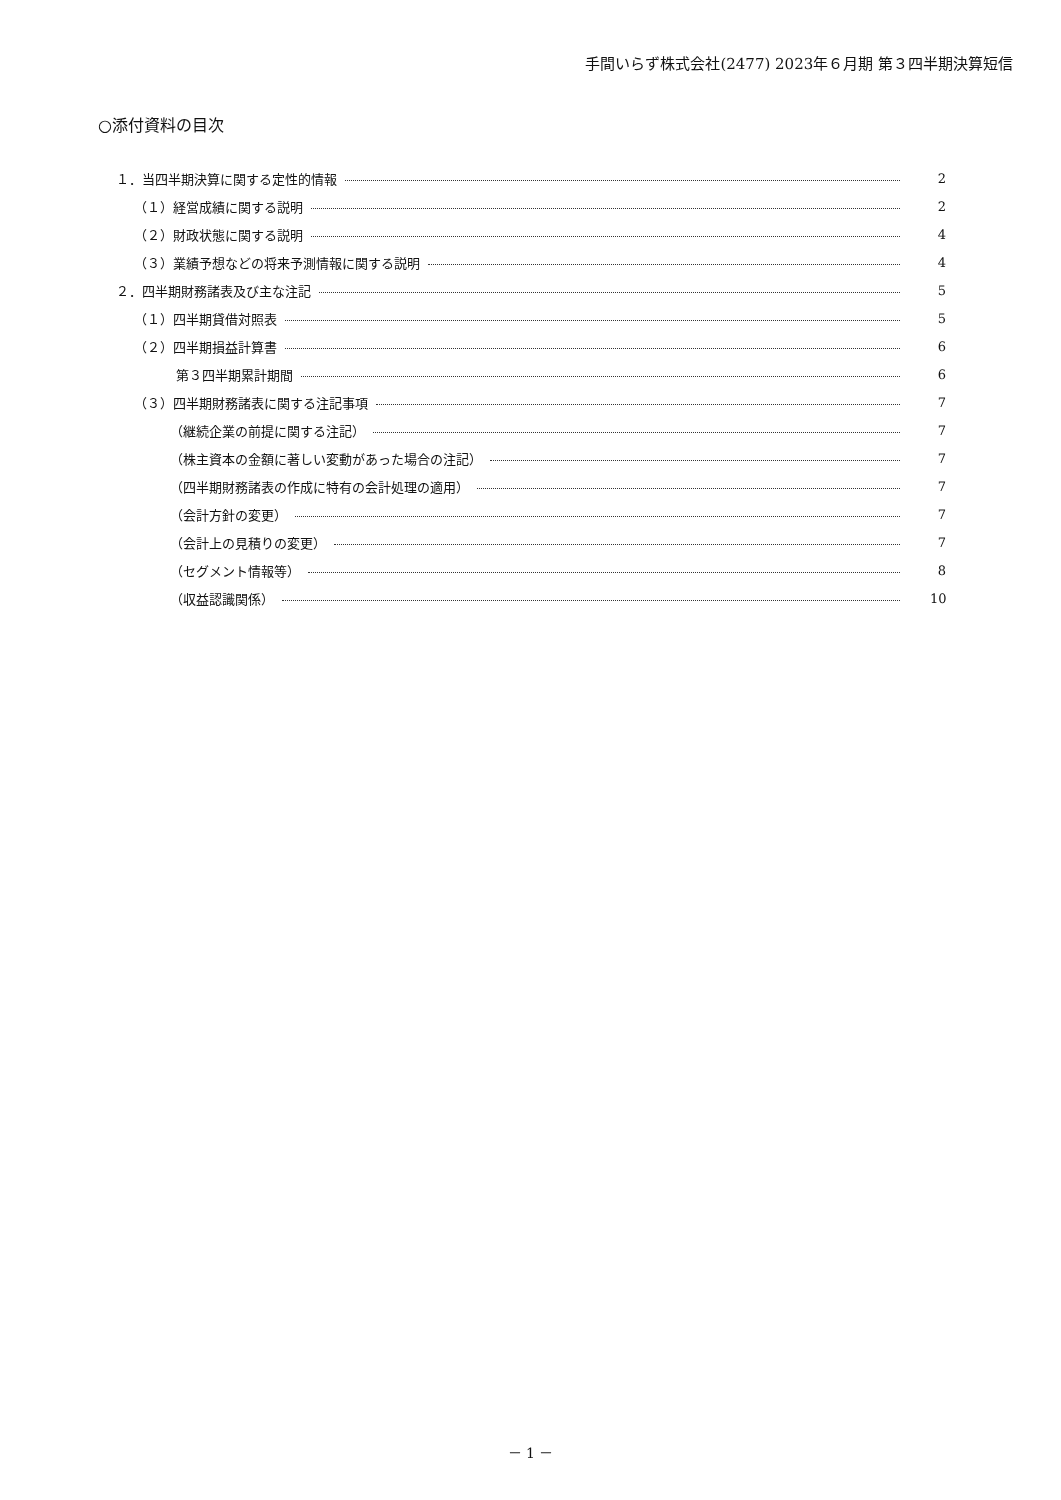手間いらず株式会社(2477) 2023年６月期 第３四半期決算短信
○添付資料の目次
１．当四半期決算に関する定性的情報 2
（１）経営成績に関する説明 2
（２）財政状態に関する説明 4
（３）業績予想などの将来予測情報に関する説明 4
２．四半期財務諸表及び主な注記 5
（１）四半期貸借対照表 5
（２）四半期損益計算書 6
第３四半期累計期間 6
（３）四半期財務諸表に関する注記事項 7
（継続企業の前提に関する注記） 7
（株主資本の金額に著しい変動があった場合の注記） 7
（四半期財務諸表の作成に特有の会計処理の適用） 7
（会計方針の変更） 7
（会計上の見積りの変更） 7
（セグメント情報等） 8
（収益認識関係） 10
－ 1 －